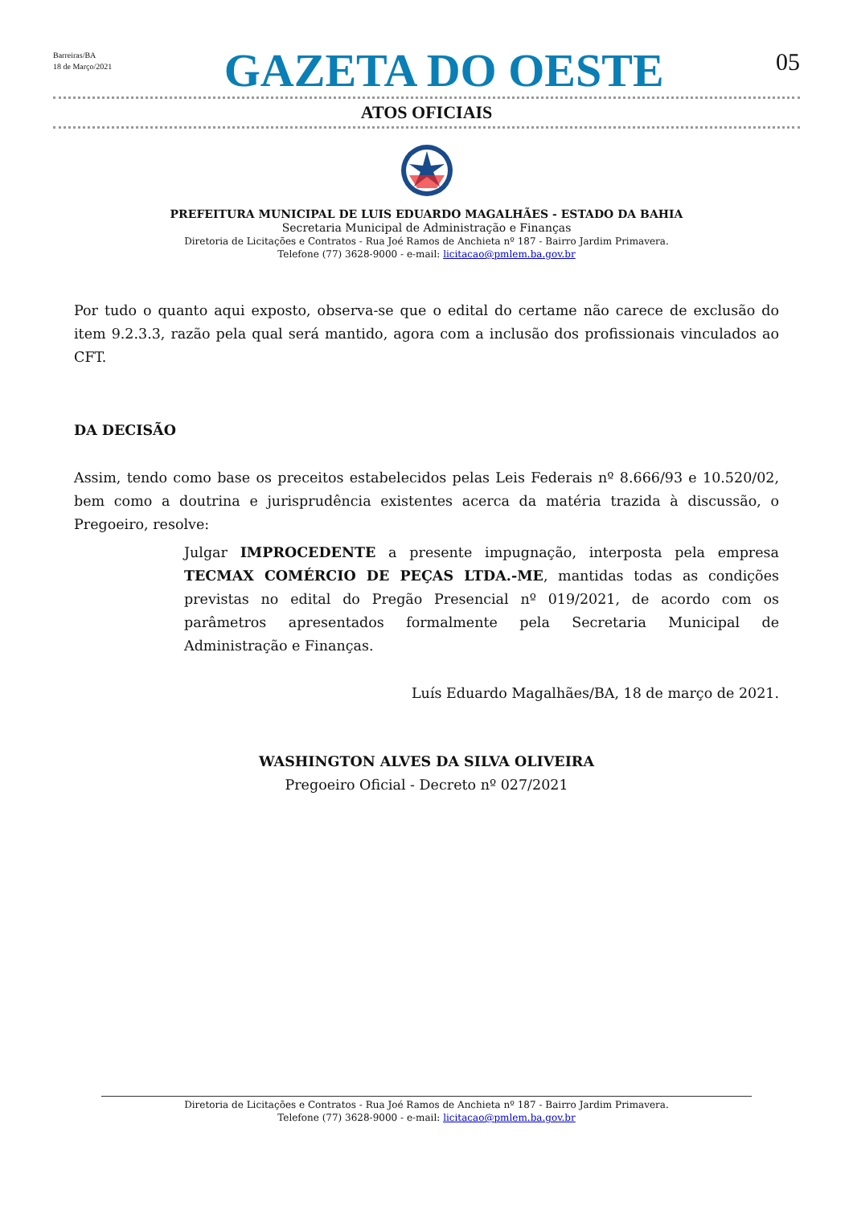Barreiras/BA
18 de Março/2021
GAZETA DO OESTE
05
ATOS OFICIAIS
PREFEITURA MUNICIPAL DE LUIS EDUARDO MAGALHÃES - ESTADO DA BAHIA
Secretaria Municipal de Administração e Finanças
Diretoria de Licitações e Contratos - Rua Joé Ramos de Anchieta nº 187 - Bairro Jardim Primavera.
Telefone (77) 3628-9000 - e-mail: licitacao@pmlem.ba.gov.br
Por tudo o quanto aqui exposto, observa-se que o edital do certame não carece de exclusão do item 9.2.3.3, razão pela qual será mantido, agora com a inclusão dos profissionais vinculados ao CFT.
DA DECISÃO
Assim, tendo como base os preceitos estabelecidos pelas Leis Federais nº 8.666/93 e 10.520/02, bem como a doutrina e jurisprudência existentes acerca da matéria trazida à discussão, o Pregoeiro, resolve:
Julgar IMPROCEDENTE a presente impugnação, interposta pela empresa TECMAX COMÉRCIO DE PEÇAS LTDA.-ME, mantidas todas as condições previstas no edital do Pregão Presencial nº 019/2021, de acordo com os parâmetros apresentados formalmente pela Secretaria Municipal de Administração e Finanças.
Luís Eduardo Magalhães/BA, 18 de março de 2021.
WASHINGTON ALVES DA SILVA OLIVEIRA
Pregoeiro Oficial - Decreto nº 027/2021
Diretoria de Licitações e Contratos - Rua Joé Ramos de Anchieta nº 187 - Bairro Jardim Primavera.
Telefone (77) 3628-9000 - e-mail: licitacao@pmlem.ba.gov.br